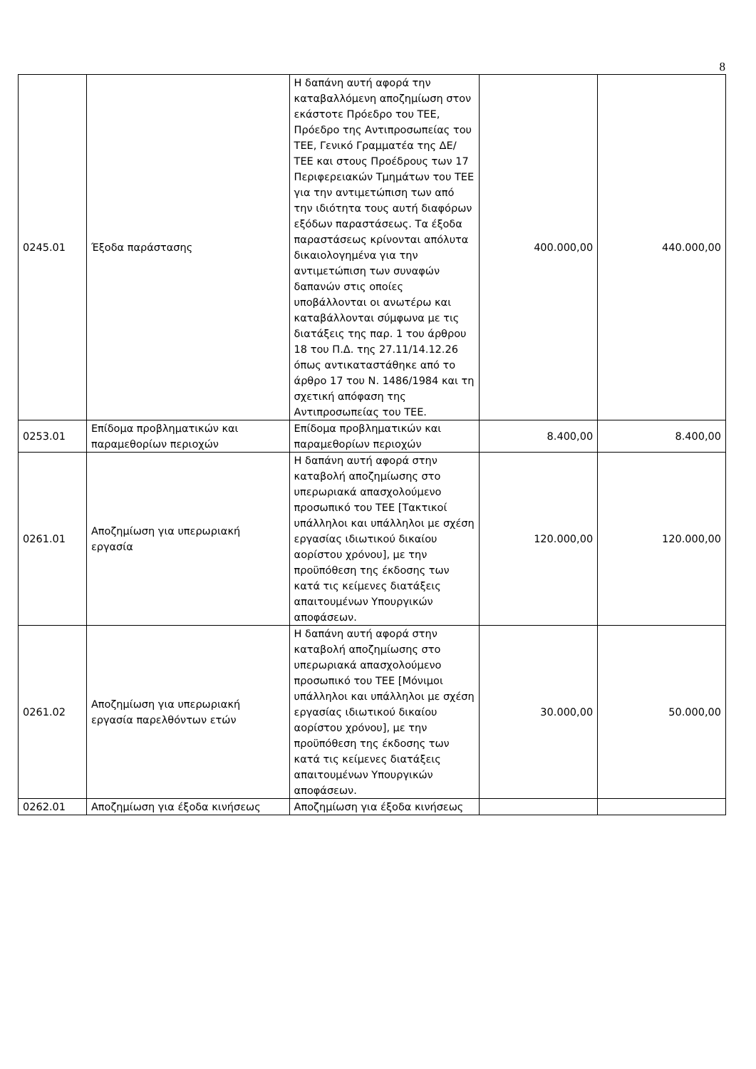8
| 0245.01 | Έξοδα παράστασης | Η δαπάνη αυτή αφορά την καταβαλλόμενη αποζημίωση στον εκάστοτε Πρόεδρο του ΤΕΕ, Πρόεδρο της Αντιπροσωπείας του ΤΕΕ, Γενικό Γραμματέα της ΔΕ/ΤΕΕ και στους Προέδρους των 17 Περιφερειακών Τμημάτων του ΤΕΕ για την αντιμετώπιση των από την ιδιότητα τους αυτή διαφόρων εξόδων παραστάσεως. Τα έξοδα παραστάσεως κρίνονται απόλυτα δικαιολογημένα για την αντιμετώπιση των συναφών δαπανών στις οποίες υποβάλλονται οι ανωτέρω και καταβάλλονται σύμφωνα με τις διατάξεις της παρ. 1 του άρθρου 18 του Π.Δ. της 27.11/14.12.26 όπως αντικαταστάθηκε από το άρθρο 17 του Ν. 1486/1984 και τη σχετική απόφαση της Αντιπροσωπείας του ΤΕΕ. | 400.000,00 | 440.000,00 |
| 0253.01 | Επίδομα προβληματικών και παραμεθορίων περιοχών | Επίδομα προβληματικών και παραμεθορίων περιοχών | 8.400,00 | 8.400,00 |
| 0261.01 | Αποζημίωση για υπερωριακή εργασία | Η δαπάνη αυτή αφορά στην καταβολή αποζημίωσης στο υπερωριακά απασχολούμενο προσωπικό του ΤΕΕ [Τακτικοί υπάλληλοι και υπάλληλοι με σχέση εργασίας ιδιωτικού δικαίου αορίστου χρόνου], με την προϋπόθεση της έκδοσης των κατά τις κείμενες διατάξεις απαιτουμένων Υπουργικών αποφάσεων. | 120.000,00 | 120.000,00 |
| 0261.02 | Αποζημίωση για υπερωριακή εργασία παρελθόντων ετών | Η δαπάνη αυτή αφορά στην καταβολή αποζημίωσης στο υπερωριακά απασχολούμενο προσωπικό του ΤΕΕ [Μόνιμοι υπάλληλοι και υπάλληλοι με σχέση εργασίας ιδιωτικού δικαίου αορίστου χρόνου], με την προϋπόθεση της έκδοσης των κατά τις κείμενες διατάξεις απαιτουμένων Υπουργικών αποφάσεων. | 30.000,00 | 50.000,00 |
| 0262.01 | Αποζημίωση για έξοδα κινήσεως | Αποζημίωση για έξοδα κινήσεως | | |